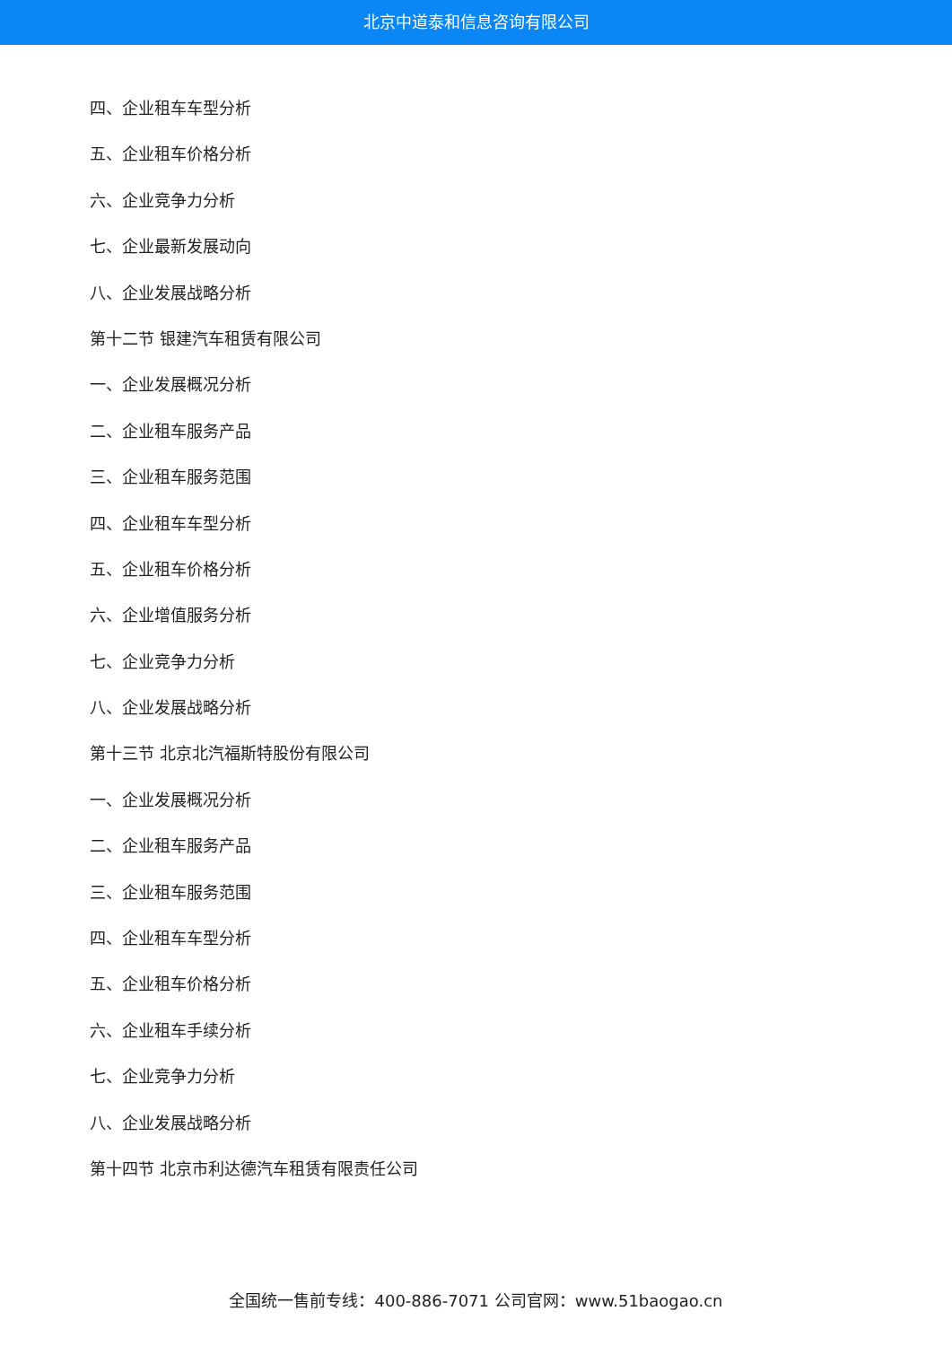北京中道泰和信息咨询有限公司
四、企业租车车型分析
五、企业租车价格分析
六、企业竞争力分析
七、企业最新发展动向
八、企业发展战略分析
第十二节 银建汽车租赁有限公司
一、企业发展概况分析
二、企业租车服务产品
三、企业租车服务范围
四、企业租车车型分析
五、企业租车价格分析
六、企业增值服务分析
七、企业竞争力分析
八、企业发展战略分析
第十三节 北京北汽福斯特股份有限公司
一、企业发展概况分析
二、企业租车服务产品
三、企业租车服务范围
四、企业租车车型分析
五、企业租车价格分析
六、企业租车手续分析
七、企业竞争力分析
八、企业发展战略分析
第十四节 北京市利达德汽车租赁有限责任公司
全国统一售前专线：400-886-7071 公司官网：www.51baogao.cn